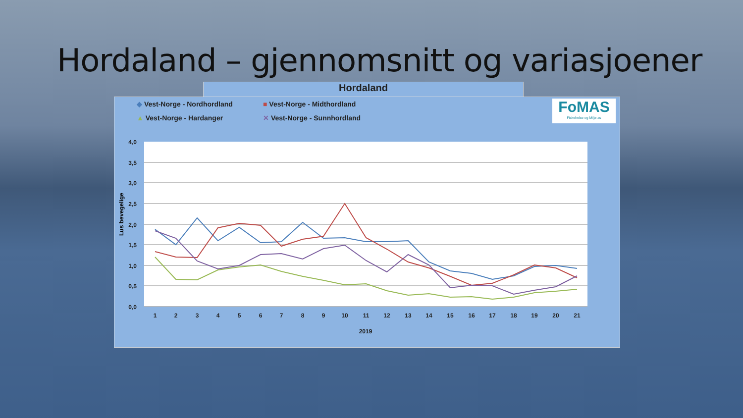Hordaland – gjennomsnitt og variasjoener
Hordaland
◆ Vest-Norge - Nordhordland ■ Vest-Norge - Midthordland ▲ Vest-Norge - Hardanger ✕ Vest-Norge - Sunnhordland
FoMAS
Fiskehelse og Miljø as
4,0
3,5
3,0
2,5
2,0
1,5
1,0
0,5
0,0
Lus bevegelige
1
2
3
4
5
6
7
8
9
10
11
12
13
14
15
16
17
18
19
20
21
2019